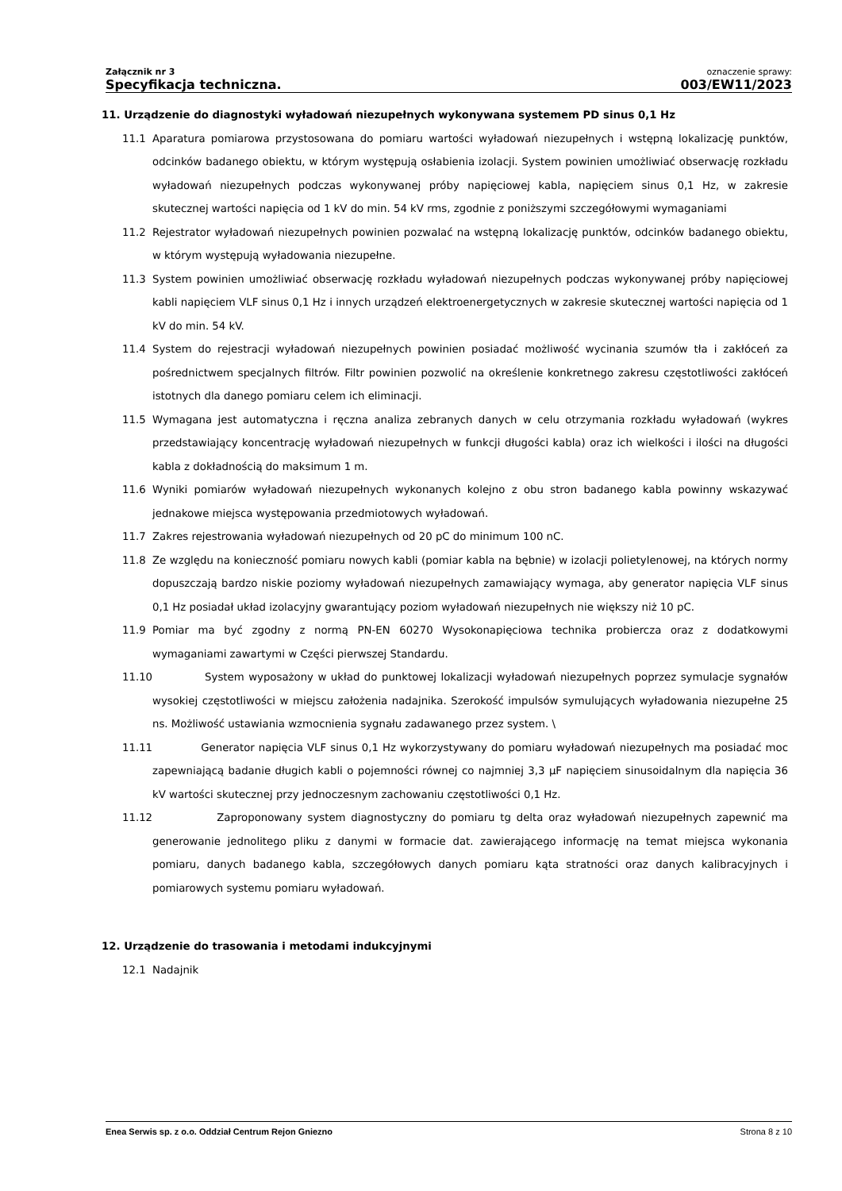Załącznik nr 3
Specyfikacja techniczna.
oznaczenie sprawy:
003/EW11/2023
11. Urządzenie do diagnostyki wyładowań niezupełnych wykonywana systemem PD sinus 0,1 Hz
11.1 Aparatura pomiarowa przystosowana do pomiaru wartości wyładowań niezupełnych i wstępną lokalizację punktów, odcinków badanego obiektu, w którym występują osłabienia izolacji. System powinien umożliwiać obserwację rozkładu wyładowań niezupełnych podczas wykonywanej próby napięciowej kabla, napięciem sinus 0,1 Hz, w zakresie skutecznej wartości napięcia od 1 kV do min. 54 kV rms, zgodnie z poniższymi szczegółowymi wymaganiami
11.2 Rejestrator wyładowań niezupełnych powinien pozwalać na wstępną lokalizację punktów, odcinków badanego obiektu, w którym występują wyładowania niezupełne.
11.3 System powinien umożliwiać obserwację rozkładu wyładowań niezupełnych podczas wykonywanej próby napięciowej kabli napięciem VLF sinus 0,1 Hz i innych urządzeń elektroenergetycznych w zakresie skutecznej wartości napięcia od 1 kV do min. 54 kV.
11.4 System do rejestracji wyładowań niezupełnych powinien posiadać możliwość wycinania szumów tła i zakłóceń za pośrednictwem specjalnych filtrów. Filtr powinien pozwolić na określenie konkretnego zakresu częstotliwości zakłóceń istotnych dla danego pomiaru celem ich eliminacji.
11.5 Wymagana jest automatyczna i ręczna analiza zebranych danych w celu otrzymania rozkładu wyładowań (wykres przedstawiający koncentrację wyładowań niezupełnych w funkcji długości kabla) oraz ich wielkości i ilości na długości kabla z dokładnością do maksimum 1 m.
11.6 Wyniki pomiarów wyładowań niezupełnych wykonanych kolejno z obu stron badanego kabla powinny wskazywać jednakowe miejsca występowania przedmiotowych wyładowań.
11.7 Zakres rejestrowania wyładowań niezupełnych od 20 pC do minimum 100 nC.
11.8 Ze względu na konieczność pomiaru nowych kabli (pomiar kabla na bębnie) w izolacji polietylenowej, na których normy dopuszczają bardzo niskie poziomy wyładowań niezupełnych zamawiający wymaga, aby generator napięcia VLF sinus 0,1 Hz posiadał układ izolacyjny gwarantujący poziom wyładowań niezupełnych nie większy niż 10 pC.
11.9 Pomiar ma być zgodny z normą PN-EN 60270 Wysokonapięciowa technika probiercza oraz z dodatkowymi wymaganiami zawartymi w Części pierwszej Standardu.
11.10 System wyposażony w układ do punktowej lokalizacji wyładowań niezupełnych poprzez symulacje sygnałów wysokiej częstotliwości w miejscu założenia nadajnika. Szerokość impulsów symulujących wyładowania niezupełne 25 ns. Możliwość ustawiania wzmocnienia sygnału zadawanego przez system. \
11.11 Generator napięcia VLF sinus 0,1 Hz wykorzystywany do pomiaru wyładowań niezupełnych ma posiadać moc zapewniającą badanie długich kabli o pojemności równej co najmniej 3,3 µF napięciem sinusoidalnym dla napięcia 36 kV wartości skutecznej przy jednoczesnym zachowaniu częstotliwości 0,1 Hz.
11.12 Zaproponowany system diagnostyczny do pomiaru tg delta oraz wyładowań niezupełnych zapewnić ma generowanie jednolitego pliku z danymi w formacie dat. zawierającego informację na temat miejsca wykonania pomiaru, danych badanego kabla, szczegółowych danych pomiaru kąta stratności oraz danych kalibracyjnych i pomiarowych systemu pomiaru wyładowań.
12. Urządzenie do trasowania i metodami indukcyjnymi
12.1 Nadajnik
Enea Serwis sp. z o.o. Oddział Centrum Rejon Gniezno Strona 8 z 10